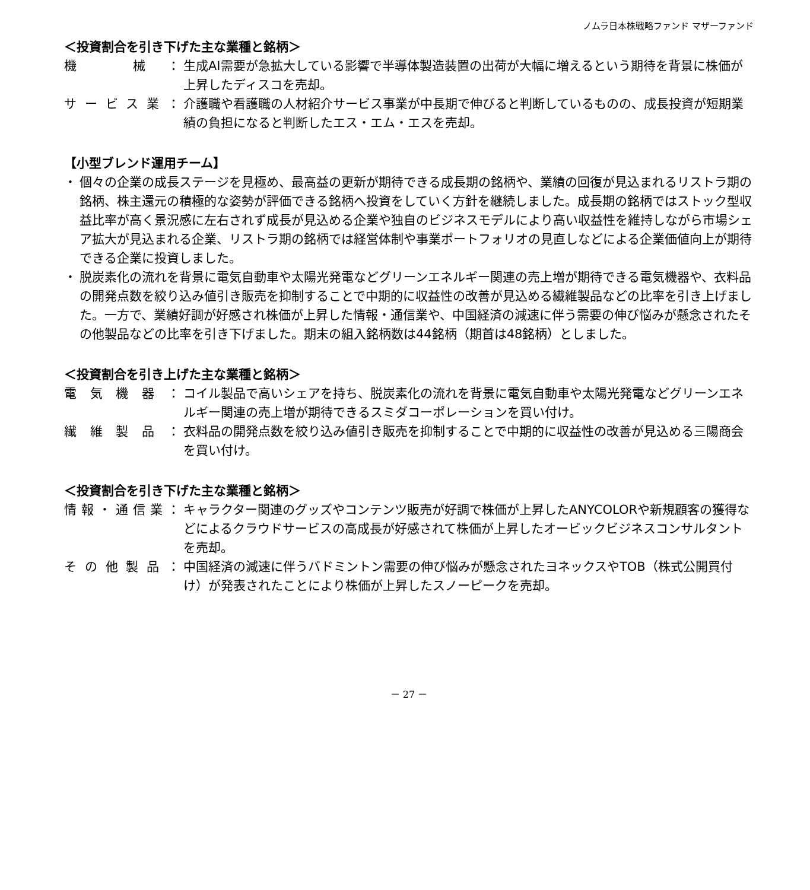ノムラ日本株戦略ファンド マザーファンド
＜投資割合を引き下げた主な業種と銘柄＞
機　械： 生成AI需要が急拡大している影響で半導体製造装置の出荷が大幅に増えるという期待を背景に株価が上昇したディスコを売却。
サービス業： 介護職や看護職の人材紹介サービス事業が中長期で伸びると判断しているものの、成長投資が短期業績の負担になると判断したエス・エム・エスを売却。
【小型ブレンド運用チーム】
・ 個々の企業の成長ステージを見極め、最高益の更新が期待できる成長期の銘柄や、業績の回復が見込まれるリストラ期の銘柄、株主還元の積極的な姿勢が評価できる銘柄へ投資をしていく方針を継続しました。成長期の銘柄ではストック型収益比率が高く景況感に左右されず成長が見込める企業や独自のビジネスモデルにより高い収益性を維持しながら市場シェア拡大が見込まれる企業、リストラ期の銘柄では経営体制や事業ポートフォリオの見直しなどによる企業価値向上が期待できる企業に投資しました。
・ 脱炭素化の流れを背景に電気自動車や太陽光発電などグリーンエネルギー関連の売上増が期待できる電気機器や、衣料品の開発点数を絞り込み値引き販売を抑制することで中期的に収益性の改善が見込める繊維製品などの比率を引き上げました。一方で、業績好調が好感され株価が上昇した情報・通信業や、中国経済の減速に伴う需要の伸び悩みが懸念されたその他製品などの比率を引き下げました。期末の組入銘柄数は44銘柄（期首は48銘柄）としました。
＜投資割合を引き上げた主な業種と銘柄＞
電気機器： コイル製品で高いシェアを持ち、脱炭素化の流れを背景に電気自動車や太陽光発電などグリーンエネルギー関連の売上増が期待できるスミダコーポレーションを買い付け。
繊維製品： 衣料品の開発点数を絞り込み値引き販売を抑制することで中期的に収益性の改善が見込める三陽商会を買い付け。
＜投資割合を引き下げた主な業種と銘柄＞
情報・通信業： キャラクター関連のグッズやコンテンツ販売が好調で株価が上昇したANYCOLORや新規顧客の獲得などによるクラウドサービスの高成長が好感されて株価が上昇したオービックビジネスコンサルタントを売却。
その他製品： 中国経済の減速に伴うバドミントン需要の伸び悩みが懸念されたヨネックスやTOB（株式公開買付け）が発表されたことにより株価が上昇したスノーピークを売却。
－ 27 －